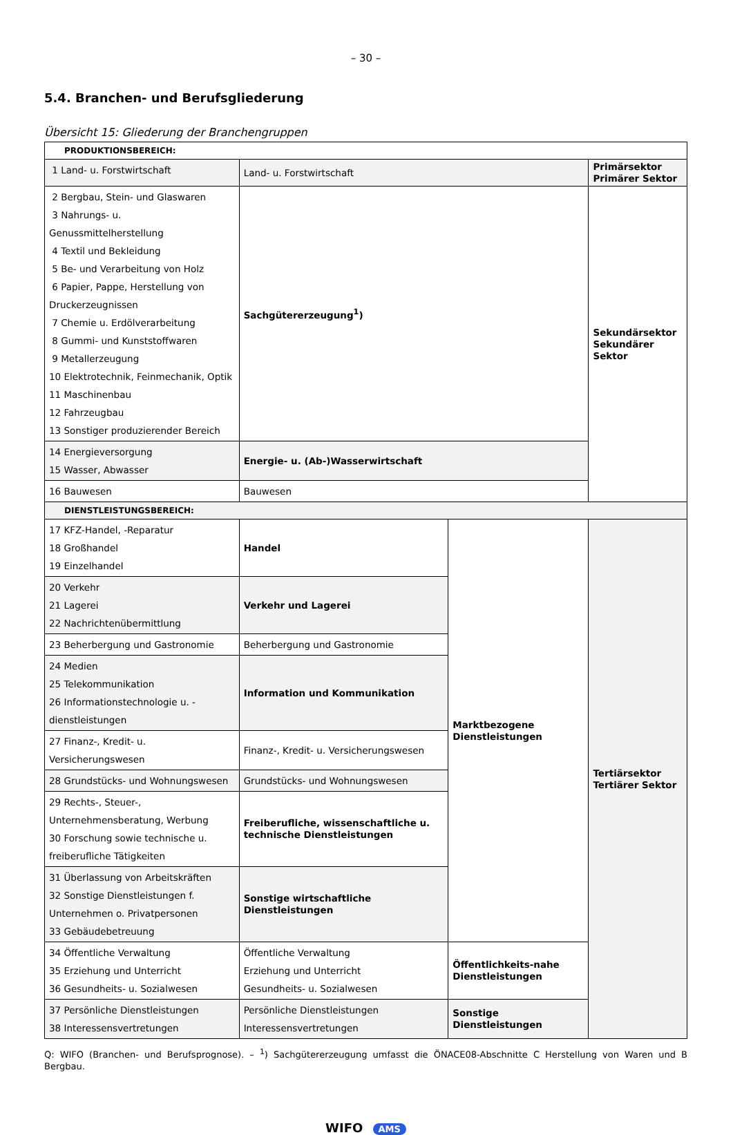– 30 –
5.4. Branchen- und Berufsgliederung
Übersicht 15: Gliederung der Branchengruppen
| PRODUKTIONSBEREICH: | | | |
| 1 Land- u. Forstwirtschaft | Land- u. Forstwirtschaft | | Primärsektor Primärer Sektor |
| 2 Bergbau, Stein- und Glaswaren 3 Nahrungs- u. Genussmittelherstellung 4 Textil und Bekleidung 5 Be- und Verarbeitung von Holz 6 Papier, Pappe, Herstellung von Druckerzeugnissen 7 Chemie u. Erdölverarbeitung 8 Gummi- und Kunststoffwaren 9 Metallerzeugung 10 Elektrotechnik, Feinmechanik, Optik 11 Maschinenbau 12 Fahrzeugbau 13 Sonstiger produzierender Bereich | Sachgütererzeugung<sup>1</sup>) | | Sekundärsektor Sekundärer Sektor |
| 14 Energieversorgung 15 Wasser, Abwasser | Energie- u. (Ab-)Wasserwirtschaft | | |
| 16 Bauwesen | Bauwesen | | |
| DIENSTLEISTUNGSBEREICH: | | | |
| 17 KFZ-Handel, -Reparatur 18 Großhandel 19 Einzelhandel | Handel | Marktbezogene Dienstleistungen | Tertiärsektor Tertiärer Sektor |
| 20 Verkehr 21 Lagerei 22 Nachrichtenübermittlung | Verkehr und Lagerei | | |
| 23 Beherbergung und Gastronomie | Beherbergung und Gastronomie | | |
| 24 Medien 25 Telekommunikation 26 Informationstechnologie u. -dienstleistungen | Information und Kommunikation | | |
| 27 Finanz-, Kredit- u. Versicherungswesen | Finanz-, Kredit- u. Versicherungswesen | | |
| 28 Grundstücks- und Wohnungswesen | Grundstücks- und Wohnungswesen | | |
| 29 Rechts-, Steuer-, Unternehmensberatung, Werbung 30 Forschung sowie technische u. freiberufliche Tätigkeiten | Freiberufliche, wissenschaftliche u. technische Dienstleistungen | | |
| 31 Überlassung von Arbeitskräften 32 Sonstige Dienstleistungen f. Unternehmen o. Privatpersonen 33 Gebäudebetreuung | Sonstige wirtschaftliche Dienstleistungen | | |
| 34 Öffentliche Verwaltung 35 Erziehung und Unterricht 36 Gesundheits- u. Sozialwesen | Öffentliche Verwaltung Erziehung und Unterricht Gesundheits- u. Sozialwesen | Öffentlichkeits-nahe Dienstleistungen | |
| 37 Persönliche Dienstleistungen 38 Interessensvertretungen | Persönliche Dienstleistungen Interessensvertretungen | Sonstige Dienstleistungen | |
Q: WIFO (Branchen- und Berufsprognose). – <sup>1</sup>) Sachgütererzeugung umfasst die ÖNACE08-Abschnitte C Herstellung von Waren und B Bergbau.
WIFO AMS